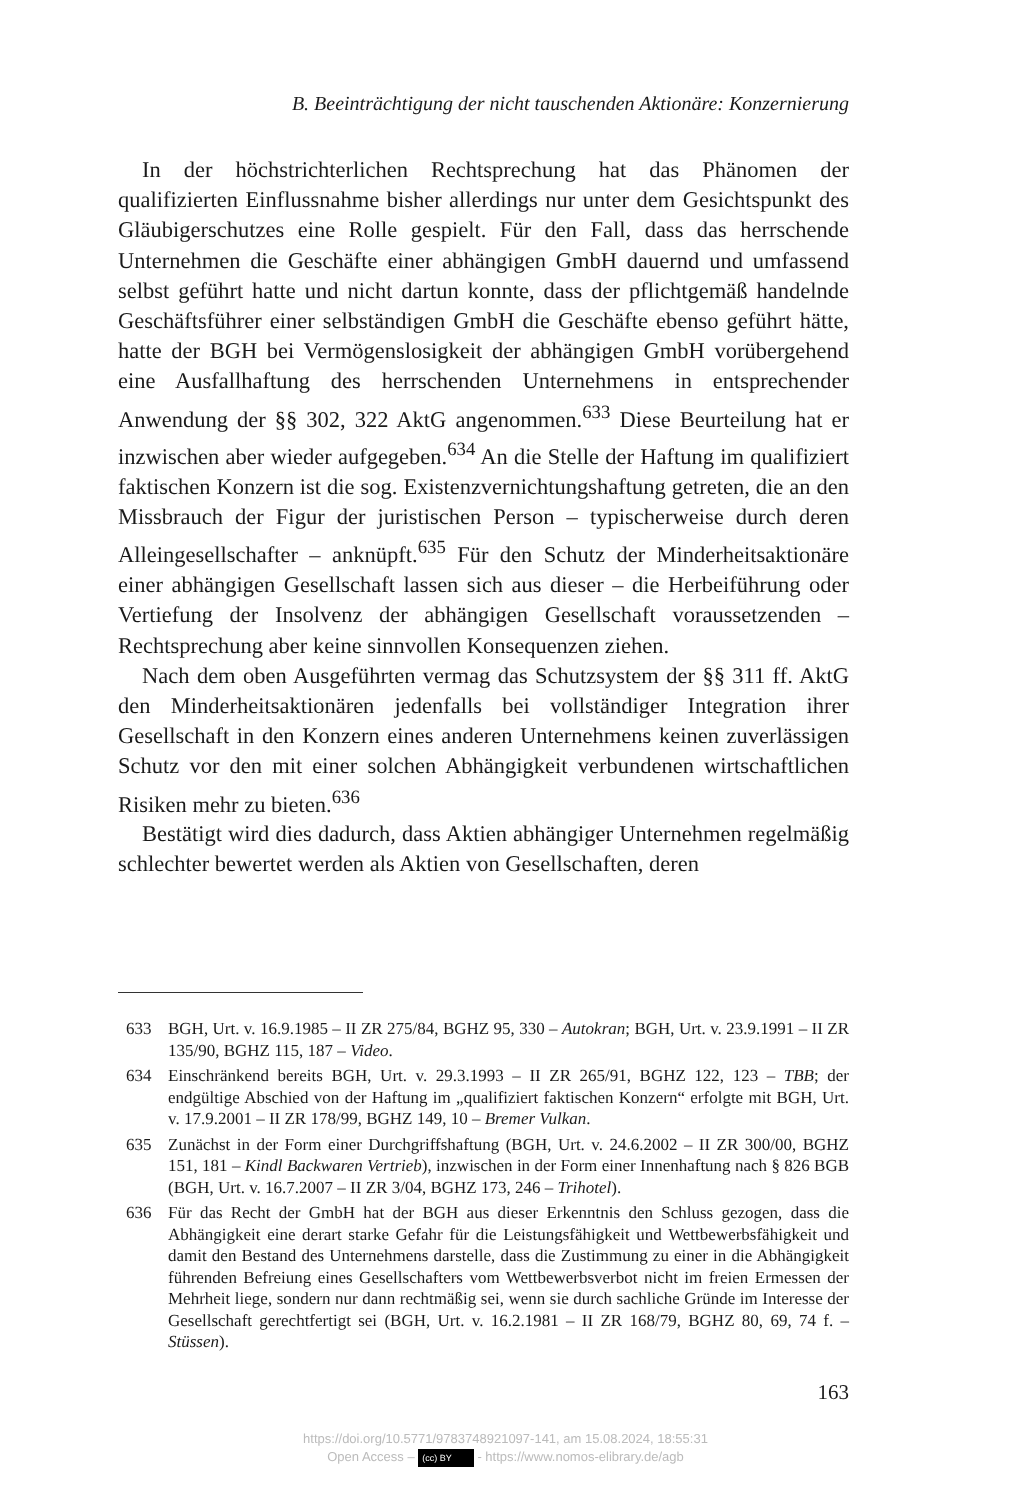B. Beeinträchtigung der nicht tauschenden Aktionäre: Konzernierung
In der höchstrichterlichen Rechtsprechung hat das Phänomen der qualifizierten Einflussnahme bisher allerdings nur unter dem Gesichtspunkt des Gläubigerschutzes eine Rolle gespielt. Für den Fall, dass das herrschende Unternehmen die Geschäfte einer abhängigen GmbH dauernd und umfassend selbst geführt hatte und nicht dartun konnte, dass der pflichtgemäß handelnde Geschäftsführer einer selbständigen GmbH die Geschäfte ebenso geführt hätte, hatte der BGH bei Vermögenslosigkeit der abhängigen GmbH vorübergehend eine Ausfallhaftung des herrschenden Unternehmens in entsprechender Anwendung der §§ 302, 322 AktG angenommen.<sup>633</sup> Diese Beurteilung hat er inzwischen aber wieder aufgegeben.<sup>634</sup> An die Stelle der Haftung im qualifiziert faktischen Konzern ist die sog. Existenzvernichtungshaftung getreten, die an den Missbrauch der Figur der juristischen Person – typischerweise durch deren Alleingesellschafter – anknüpft.<sup>635</sup> Für den Schutz der Minderheitsaktionäre einer abhängigen Gesellschaft lassen sich aus dieser – die Herbeiführung oder Vertiefung der Insolvenz der abhängigen Gesellschaft voraussetzenden – Rechtsprechung aber keine sinnvollen Konsequenzen ziehen.
Nach dem oben Ausgeführten vermag das Schutzsystem der §§ 311 ff. AktG den Minderheitsaktionären jedenfalls bei vollständiger Integration ihrer Gesellschaft in den Konzern eines anderen Unternehmens keinen zuverlässigen Schutz vor den mit einer solchen Abhängigkeit verbundenen wirtschaftlichen Risiken mehr zu bieten.<sup>636</sup>
Bestätigt wird dies dadurch, dass Aktien abhängiger Unternehmen regelmäßig schlechter bewertet werden als Aktien von Gesellschaften, deren
633 BGH, Urt. v. 16.9.1985 – II ZR 275/84, BGHZ 95, 330 – Autokran; BGH, Urt. v. 23.9.1991 – II ZR 135/90, BGHZ 115, 187 – Video.
634 Einschränkend bereits BGH, Urt. v. 29.3.1993 – II ZR 265/91, BGHZ 122, 123 – TBB; der endgültige Abschied von der Haftung im „qualifiziert faktischen Konzern“ erfolgte mit BGH, Urt. v. 17.9.2001 – II ZR 178/99, BGHZ 149, 10 – Bremer Vulkan.
635 Zunächst in der Form einer Durchgriffshaftung (BGH, Urt. v. 24.6.2002 – II ZR 300/00, BGHZ 151, 181 – Kindl Backwaren Vertrieb), inzwischen in der Form einer Innenhaftung nach § 826 BGB (BGH, Urt. v. 16.7.2007 – II ZR 3/04, BGHZ 173, 246 – Trihotel).
636 Für das Recht der GmbH hat der BGH aus dieser Erkenntnis den Schluss gezogen, dass die Abhängigkeit eine derart starke Gefahr für die Leistungsfähigkeit und Wettbewerbsfähigkeit und damit den Bestand des Unternehmens darstelle, dass die Zustimmung zu einer in die Abhängigkeit führenden Befreiung eines Gesellschafters vom Wettbewerbsverbot nicht im freien Ermessen der Mehrheit liege, sondern nur dann rechtmäßig sei, wenn sie durch sachliche Gründe im Interesse der Gesellschaft gerechtfertigt sei (BGH, Urt. v. 16.2.1981 – II ZR 168/79, BGHZ 80, 69, 74 f. – Stüssen).
163
https://doi.org/10.5771/9783748921097-141, am 15.08.2024, 18:55:31
Open Access – (cc) BY - https://www.nomos-elibrary.de/agb